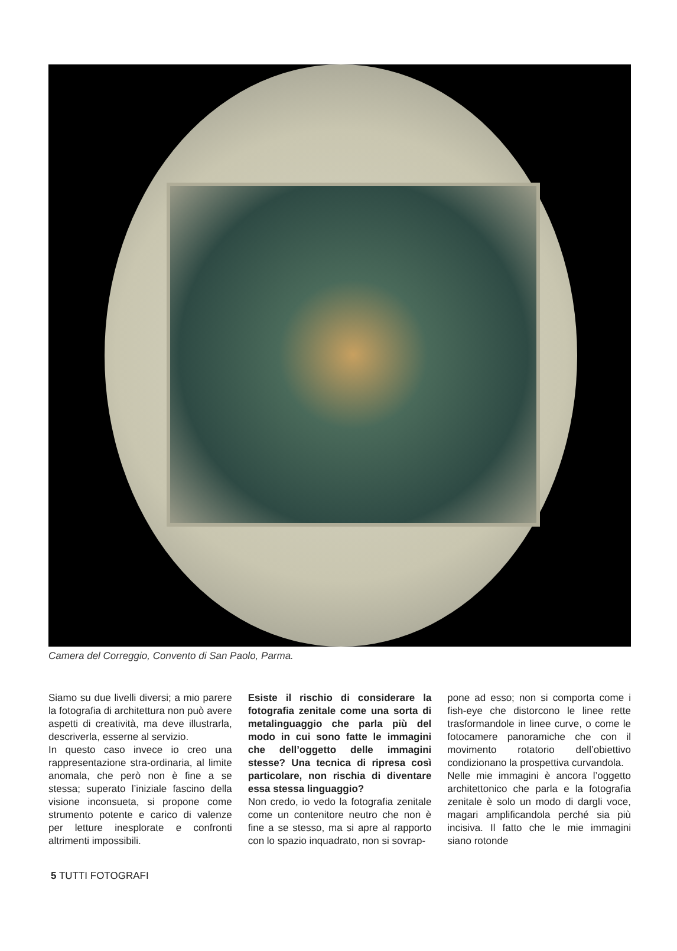Camera del Correggio, Convento di San Paolo, Parma.
Siamo su due livelli diversi; a mio parere la fotografia di architettura non può avere aspetti di creatività, ma deve illustrarla, descriverla, esserne al servizio.
In questo caso invece io creo una rappresentazione stra-ordinaria, al limite anomala, che però non è fine a se stessa; superato l’iniziale fascino della visione inconsueta, si propone come strumento potente e carico di valenze per letture inesplorate e confronti altrimenti impossibili.
Esiste il rischio di considerare la fotografia zenitale come una sorta di metalinguaggio che parla più del modo in cui sono fatte le immagini che dell’oggetto delle immagini stesse? Una tecnica di ripresa così particolare, non rischia di diventare essa stessa linguaggio?
Non credo, io vedo la fotografia zenitale come un contenitore neutro che non è fine a se stesso, ma si apre al rapporto con lo spazio inquadrato, non si sovrap-
pone ad esso; non si comporta come i fish-eye che distorcono le linee rette trasformandole in linee curve, o come le fotocamere panoramiche che con il movimento rotatorio dell’obiettivo condizionano la prospettiva curvandola.
Nelle mie immagini è ancora l’oggetto architettonico che parla e la fotografia zenitale è solo un modo di dargli voce, magari amplificandola perché sia più incisiva. Il fatto che le mie immagini siano rotonde
5 TUTTI FOTOGRAFI